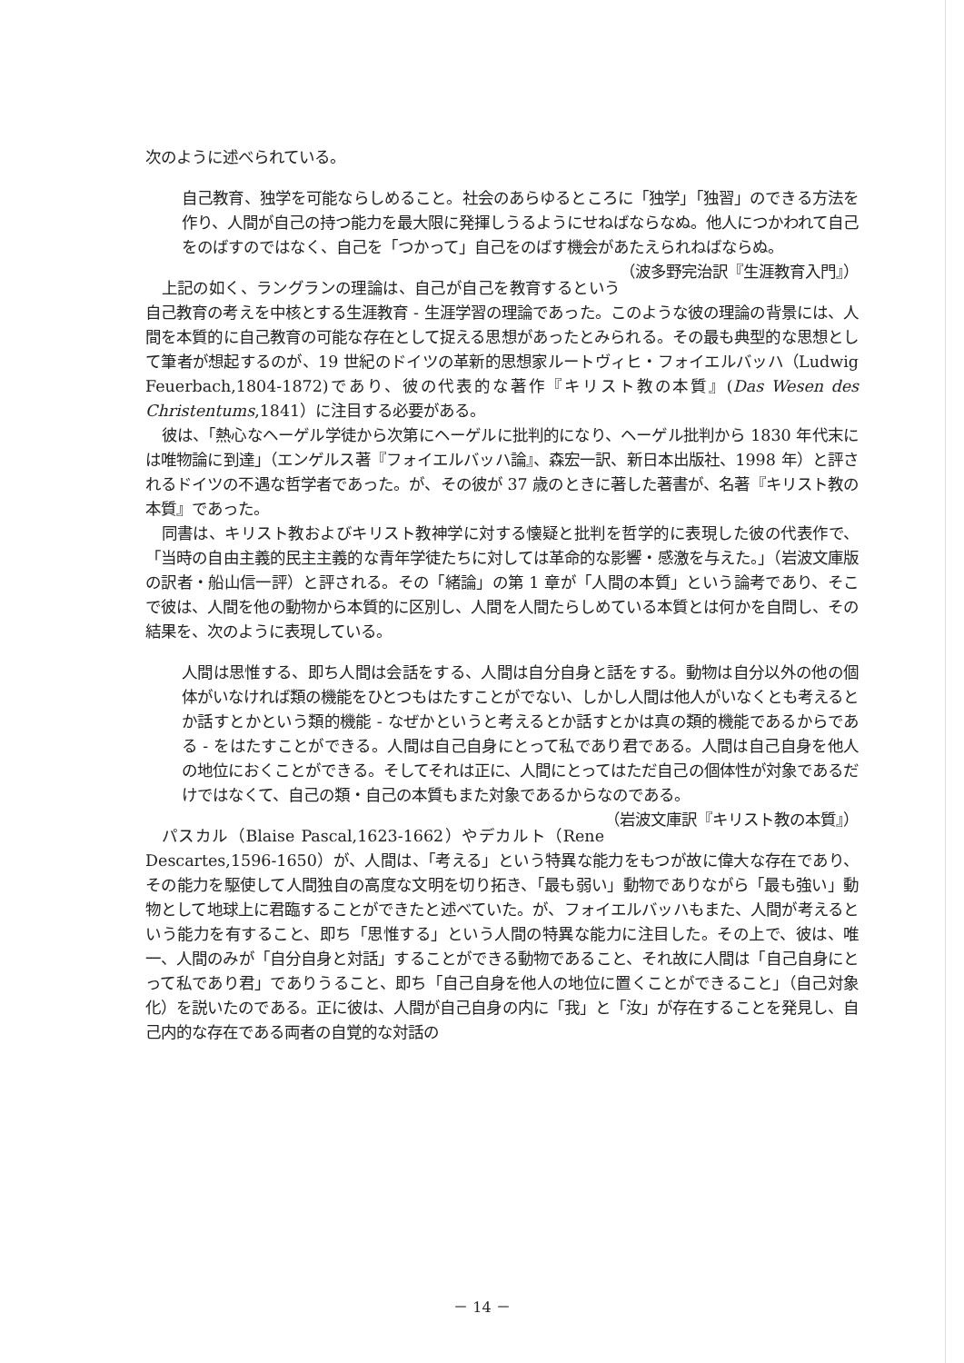次のように述べられている。
自己教育、独学を可能ならしめること。社会のあらゆるところに「独学」「独習」のできる方法を作り、人間が自己の持つ能力を最大限に発揮しうるようにせねばならなぬ。他人につかわれて自己をのばすのではなく、自己を「つかって」自己をのばす機会があたえられねばならぬ。 （波多野完治訳『生涯教育入門』）
上記の如く、ラングランの理論は、自己が自己を教育するという自己教育の考えを中核とする生涯教育 - 生涯学習の理論であった。このような彼の理論の背景には、人間を本質的に自己教育の可能な存在として捉える思想があったとみられる。その最も典型的な思想として筆者が想起するのが、19 世紀のドイツの革新的思想家ルートヴィヒ・フォイエルバッハ（Ludwig Feuerbach,1804-1872)であり、彼の代表的な著作『キリスト教の本質』(Das Wesen des Christentums,1841）に注目する必要がある。
彼は、「熱心なヘーゲル学徒から次第にヘーゲルに批判的になり、ヘーゲル批判から 1830 年代末には唯物論に到達」（エンゲルス著『フォイエルバッハ論』、森宏一訳、新日本出版社、1998 年）と評されるドイツの不遇な哲学者であった。が、その彼が 37 歳のときに著した著書が、名著『キリスト教の本質』であった。
同書は、キリスト教およびキリスト教神学に対する懐疑と批判を哲学的に表現した彼の代表作で、「当時の自由主義的民主主義的な青年学徒たちに対しては革命的な影響・感激を与えた。」（岩波文庫版の訳者・船山信一評）と評される。その「緒論」の第 1 章が「人間の本質」という論考であり、そこで彼は、人間を他の動物から本質的に区別し、人間を人間たらしめている本質とは何かを自問し、その結果を、次のように表現している。
人間は思惟する、即ち人間は会話をする、人間は自分自身と話をする。動物は自分以外の他の個体がいなければ類の機能をひとつもはたすことがでない、しかし人間は他人がいなくとも考えるとか話すとかという類的機能 - なぜかというと考えるとか話すとかは真の類的機能であるからである - をはたすことができる。人間は自己自身にとって私であり君である。人間は自己自身を他人の地位におくことができる。そしてそれは正に、人間にとってはただ自己の個体性が対象であるだけではなくて、自己の類・自己の本質もまた対象であるからなのである。 （岩波文庫訳『キリスト教の本質』）
パスカル（Blaise Pascal,1623-1662）やデカルト（Rene Descartes,1596-1650）が、人間は、「考える」という特異な能力をもつが故に偉大な存在であり、その能力を駆使して人間独自の高度な文明を切り拓き、「最も弱い」動物でありながら「最も強い」動物として地球上に君臨することができたと述べていた。が、フォイエルバッハもまた、人間が考えるという能力を有すること、即ち「思惟する」という人間の特異な能力に注目した。その上で、彼は、唯一、人間のみが「自分自身と対話」することができる動物であること、それ故に人間は「自己自身にとって私であり君」でありうること、即ち「自己自身を他人の地位に置くことができること」（自己対象化）を説いたのである。正に彼は、人間が自己自身の内に「我」と「汝」が存在することを発見し、自己内的な存在である両者の自覚的な対話の
－ 14 －